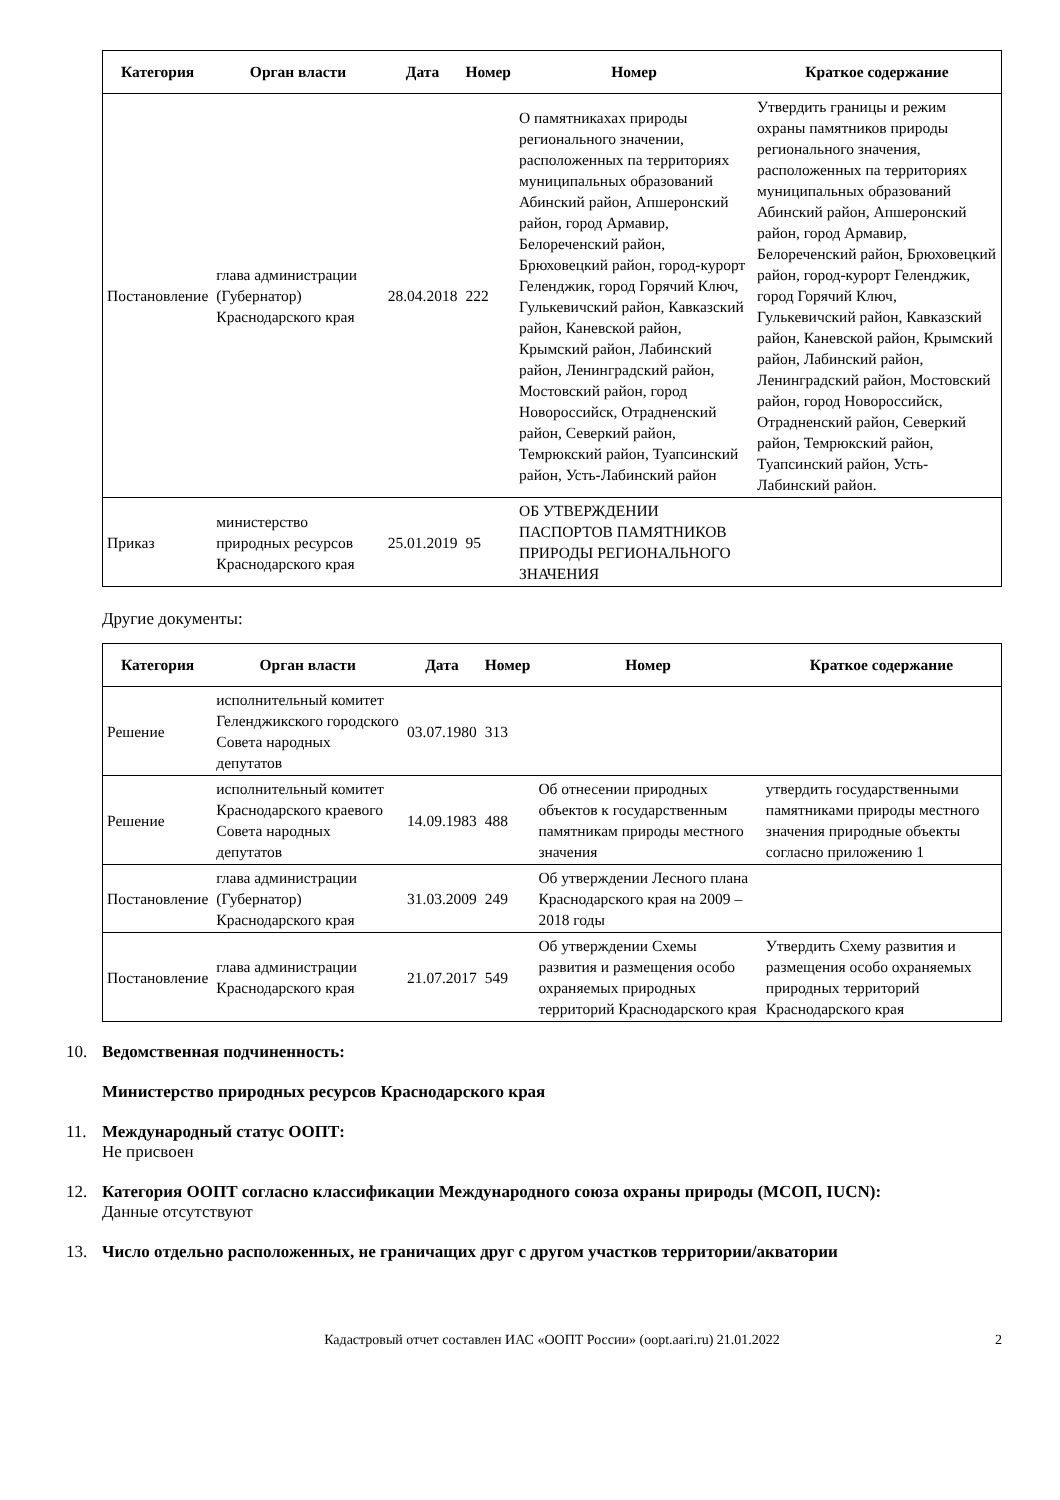| Категория | Орган власти | Дата | Номер | Номер | Краткое содержание |
| --- | --- | --- | --- | --- | --- |
| Постановление | глава администрации (Губернатор) Краснодарского края | 28.04.2018 | 222 | О памятникахах природы регионального значении, расположенных па территориях муниципальных образований Абинский район, Апшеронский район, город Армавир, Белореченский район, Брюховецкий район, город-курорт Геленджик, город Горячий Ключ, Гулькевичский район, Кавказский район, Каневской район, Крымский район, Лабинский район, Ленинградский район, Мостовский район, город Новороссийск, Отрадненский район, Северкий район, Темрюкский район, Туапсинский район, Усть-Лабинский район | Утвердить границы и режим охраны памятников природы регионального значения, расположенных па территориях муниципальных образований Абинский район, Апшеронский район, город Армавир, Белореченский район, Брюховецкий район, город-курорт Геленджик, город Горячий Ключ, Гулькевичский район, Кавказский район, Каневской район, Крымский район, Лабинский район, Ленинградский район, Мостовский район, город Новороссийск, Отрадненский район, Северкий район, Темрюкский район, Туапсинский район, Усть-Лабинский район. |
| Приказ | министерство природных ресурсов Краснодарского края | 25.01.2019 | 95 | ОБ УТВЕРЖДЕНИИ ПАСПОРТОВ ПАМЯТНИКОВ ПРИРОДЫ РЕГИОНАЛЬНОГО ЗНАЧЕНИЯ | |
Другие документы:
| Категория | Орган власти | Дата | Номер | Номер | Краткое содержание |
| --- | --- | --- | --- | --- | --- |
| Решение | исполнительный комитет Геленджикского городского Совета народных депутатов | 03.07.1980 | 313 | | |
| Решение | исполнительный комитет Краснодарского краевого Совета народных депутатов | 14.09.1983 | 488 | Об отнесении природных объектов к государственным памятникам природы местного значения | утвердить государственными памятниками природы местного значения природные объекты согласно приложению 1 |
| Постановление | глава администрации (Губернатор) Краснодарского края | 31.03.2009 | 249 | Об утверждении Лесного плана Краснодарского края на 2009 – 2018 годы | |
| Постановление | глава администрации Краснодарского края | 21.07.2017 | 549 | Об утверждении Схемы развития и размещения особо охраняемых природных территорий Краснодарского края | Утвердить Схему развития и размещения особо охраняемых природных территорий Краснодарского края |
10. Ведомственная подчиненность:
Министерство природных ресурсов Краснодарского края
11. Международный статус ООПТ:
Не присвоен
12. Категория ООПТ согласно классификации Международного союза охраны природы (МСОП, IUCN):
Данные отсутствуют
13. Число отдельно расположенных, не граничащих друг с другом участков территории/акватории
Кадастровый отчет составлен ИАС «ООПТ России» (oopt.aari.ru) 21.01.2022 2